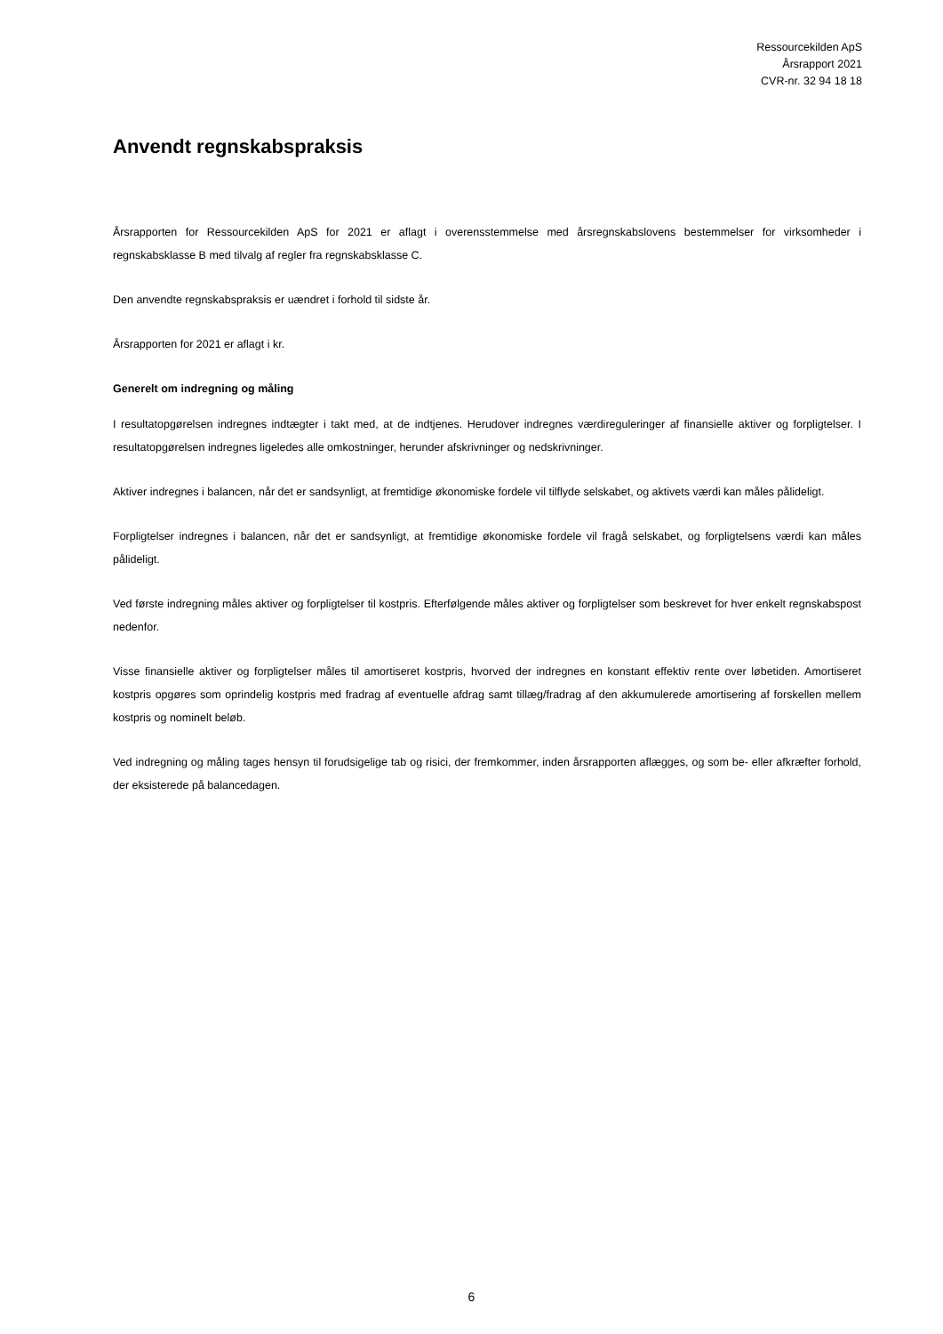Ressourcekilden ApS
Årsrapport 2021
CVR-nr. 32 94 18 18
Anvendt regnskabspraksis
Årsrapporten for Ressourcekilden ApS for 2021 er aflagt i overensstemmelse med årsregnskabslovens bestemmelser for virksomheder i regnskabsklasse B med tilvalg af regler fra regnskabsklasse C.
Den anvendte regnskabspraksis er uændret i forhold til sidste år.
Årsrapporten for 2021 er aflagt i kr.
Generelt om indregning og måling
I resultatopgørelsen indregnes indtægter i takt med, at de indtjenes. Herudover indregnes værdireguleringer af finansielle aktiver og forpligtelser. I resultatopgørelsen indregnes ligeledes alle omkostninger, herunder afskrivninger og nedskrivninger.
Aktiver indregnes i balancen, når det er sandsynligt, at fremtidige økonomiske fordele vil tilflyde selskabet, og aktivets værdi kan måles pålideligt.
Forpligtelser indregnes i balancen, når det er sandsynligt, at fremtidige økonomiske fordele vil fragå selskabet, og forpligtelsens værdi kan måles pålideligt.
Ved første indregning måles aktiver og forpligtelser til kostpris. Efterfølgende måles aktiver og forpligtelser som beskrevet for hver enkelt regnskabspost nedenfor.
Visse finansielle aktiver og forpligtelser måles til amortiseret kostpris, hvorved der indregnes en konstant effektiv rente over løbetiden. Amortiseret kostpris opgøres som oprindelig kostpris med fradrag af eventuelle afdrag samt tillæg/fradrag af den akkumulerede amortisering af forskellen mellem kostpris og nominelt beløb.
Ved indregning og måling tages hensyn til forudsigelige tab og risici, der fremkommer, inden årsrapporten aflægges, og som be- eller afkræfter forhold, der eksisterede på balancedagen.
6